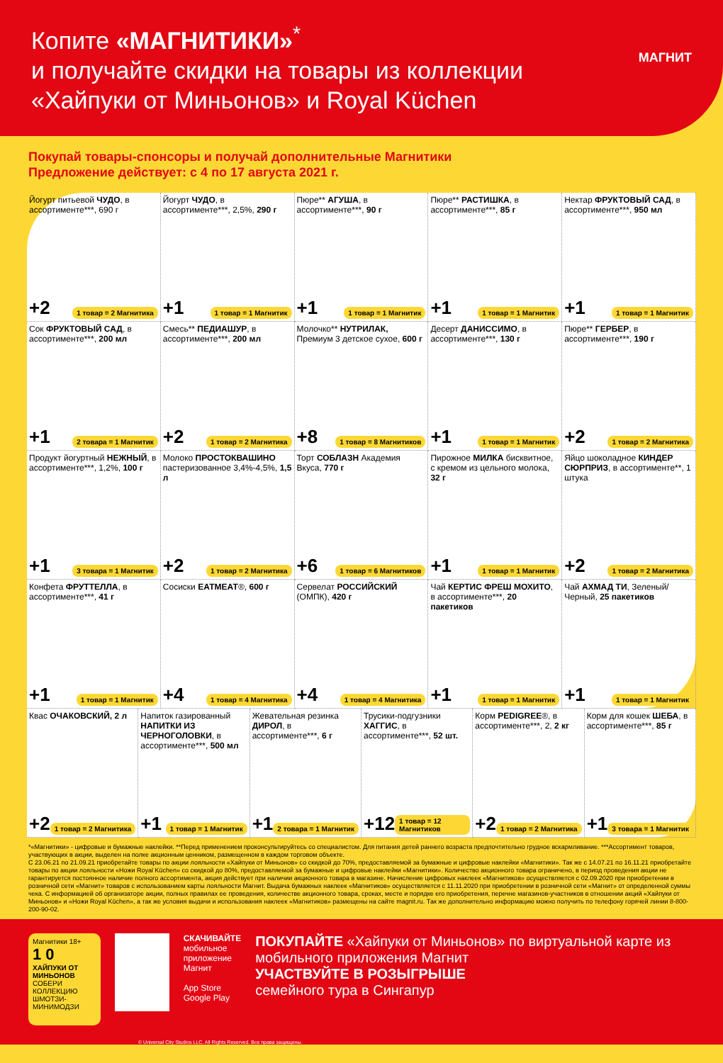Копите «МАГНИТИКИ»<sup>*</sup>
и получайте скидки на товары из коллекции
«Хайпуки от Миньонов» и Royal Küchen МАГНИТ
Покупай товары-спонсоры и получай дополнительные Магнитики
Предложение действует: с 4 по 17 августа 2021 г.
Йогурт питьевой ЧУДО, в ассортименте***, 690 г
+2 1 товар = 2 Магнитика
Йогурт ЧУДО, в ассортименте***, 2,5%, 290 г
+1 1 товар = 1 Магнитик
Пюре** АГУША, в ассортименте***, 90 г
+1 1 товар = 1 Магнитик
Пюре** РАСТИШКА, в ассортименте***, 85 г
+1 1 товар = 1 Магнитик
Нектар ФРУКТОВЫЙ САД, в ассортименте***, 950 мл
+1 1 товар = 1 Магнитик
Сок ФРУКТОВЫЙ САД, в ассортименте***, 200 мл
+1 2 товара = 1 Магнитик
Смесь** ПЕДИАШУР, в ассортименте***, 200 мл
+2 1 товар = 2 Магнитика
Молочко** НУТРИЛАК, Премиум 3 детское сухое, 600 г
+8 1 товар = 8 Магнитиков
Десерт ДАНИССИМО, в ассортименте***, 130 г
+1 1 товар = 1 Магнитик
Пюре** ГЕРБЕР, в ассортименте***, 190 г
+2 1 товар = 2 Магнитика
Продукт йогуртный НЕЖНЫЙ, в ассортименте***, 1,2%, 100 г
+1 3 товара = 1 Магнитик
Молоко ПРОСТОКВАШИНО пастеризованное 3,4%-4,5%, 1,5 л
+2 1 товар = 2 Магнитика
Торт СОБЛАЗН Академия Вкуса, 770 г
+6 1 товар = 6 Магнитиков
Пирожное МИЛКА бисквитное, с кремом из цельного молока, 32 г
+1 1 товар = 1 Магнитик
Яйцо шоколадное КИНДЕР СЮРПРИЗ, в ассортименте**, 1 штука
+2 1 товар = 2 Магнитика
Конфета ФРУТТЕЛЛА, в ассортименте***, 41 г
+1 1 товар = 1 Магнитик
Сосиски ЕАТМЕАТ®, 600 г
+4 1 товар = 4 Магнитика
Сервелат РОССИЙСКИЙ (ОМПК), 420 г
+4 1 товар = 4 Магнитика
Чай КЕРТИС ФРЕШ МОХИТО, в ассортименте***, 20 пакетиков
+1 1 товар = 1 Магнитик
Чай АХМАД ТИ, Зеленый/Черный, 25 пакетиков
+1 1 товар = 1 Магнитик
Квас ОЧАКОВСКИЙ, 2 л
+2 1 товар = 2 Магнитика
Напиток газированный НАПИТКИ ИЗ ЧЕРНОГОЛОВКИ, в ассортименте***, 500 мл
+1 1 товар = 1 Магнитик
Жевательная резинка ДИРОЛ, в ассортименте***, 6 г
+1 2 товара = 1 Магнитик
Трусики-подгузники ХАГГИС, в ассортименте***, 52 шт.
+12 1 товар = 12 Магнитиков
Корм PEDIGREE®, в ассортименте***, 2, 2 кг
+2 1 товар = 2 Магнитика
Корм для кошек ШЕБА, в ассортименте***, 85 г
+1 3 товара = 1 Магнитик
*«Магнитики» - цифровые и бумажные наклейки. **Перед применением проконсультируйтесь со специалистом. Для питания детей раннего возраста предпочтительно грудное вскармливание. ***Ассортимент товаров, участвующих в акции, выделен на полке акционным ценником, размещенном в каждом торговом объекте.
С 23.06.21 по 21.09.21 приобретайте товары по акции лояльности «Хайпуки от Миньонов» со скидкой до 70%, предоставляемой за бумажные и цифровые наклейки «Магнитики». Так же с 14.07.21 по 16.11.21 приобретайте товары по акции лояльности «Ножи Royal Küchen» со скидкой до 80%, предоставляемой за бумажные и цифровые наклейки «Магнитики». Количество акционного товара ограничено, в период проведения акции не гарантируется постоянное наличие полного ассортимента, акция действует при наличии акционного товара в магазине. Начисление цифровых наклеек «Магнитиков» осуществляется с 02.09.2020 при приобретении в розничной сети «Магнит» товаров с использованием карты лояльности Магнит. Выдача бумажных наклеек «Магнитиков» осуществляется с 11.11.2020 при приобретении в розничной сети «Магнит» от определенной суммы чека. С информацией об организаторе акции, полных правилах ее проведения, количестве акционного товара, сроках, месте и порядке его приобретения, перечне магазинов-участников в отношении акций «Хайпуки от Миньонов» и «Ножи Royal Küchen», а так же условия выдачи и использования наклеек «Магнитиков» размещены на сайте magnit.ru. Так же дополнительно информацию можно получить по телефону горячей линии 8-800-200-90-02.
Магнитики 18+
1 0
ХАЙПУКИ ОТ МИНЬОНОВ
СОБЕРИ КОЛЛЕКЦИЮ ШМОТЗИ-МИНИМОДЗИ
СКАЧИВАЙТЕ
мобильное приложение Магнит
App Store
Google Play
ПОКУПАЙТЕ «Хайпуки от Миньонов» по виртуальной карте из мобильного приложения Магнит
УЧАСТВУЙТЕ В РОЗЫГРЫШЕ
семейного тура в Сингапур
© Universal City Studios LLC. All Rights Reserved. Все права защищены.